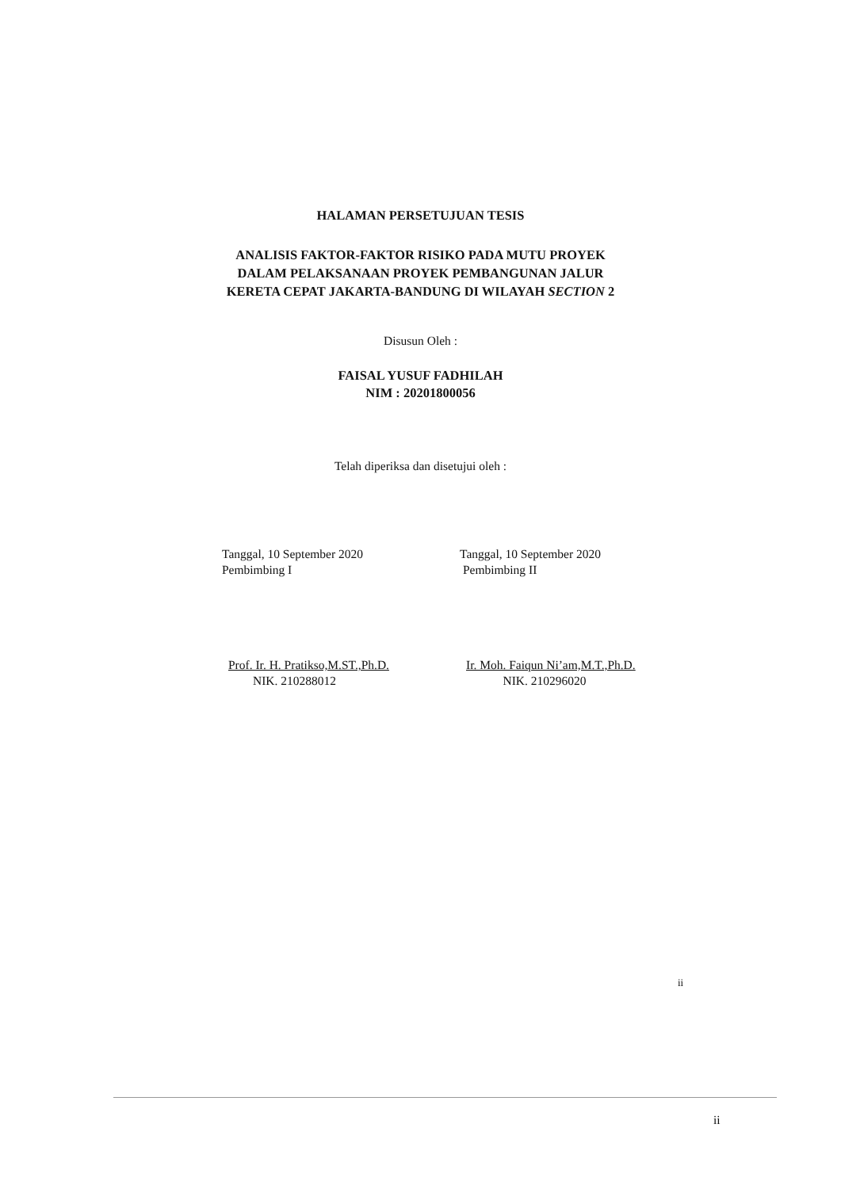HALAMAN PERSETUJUAN TESIS
ANALISIS FAKTOR-FAKTOR RISIKO PADA MUTU PROYEK
DALAM PELAKSANAAN PROYEK PEMBANGUNAN JALUR
KERETA CEPAT JAKARTA-BANDUNG DI WILAYAH SECTION 2
Disusun Oleh :
FAISAL YUSUF FADHILAH
NIM : 20201800056
Telah diperiksa dan disetujui oleh :
Tanggal, 10 September 2020
Pembimbing I
Tanggal, 10 September 2020
Pembimbing II
Prof. Ir. H. Pratikso,M.ST.,Ph.D.
NIK. 210288012
Ir. Moh. Faiqun Ni’am,M.T.,Ph.D.
NIK. 210296020
ii
ii